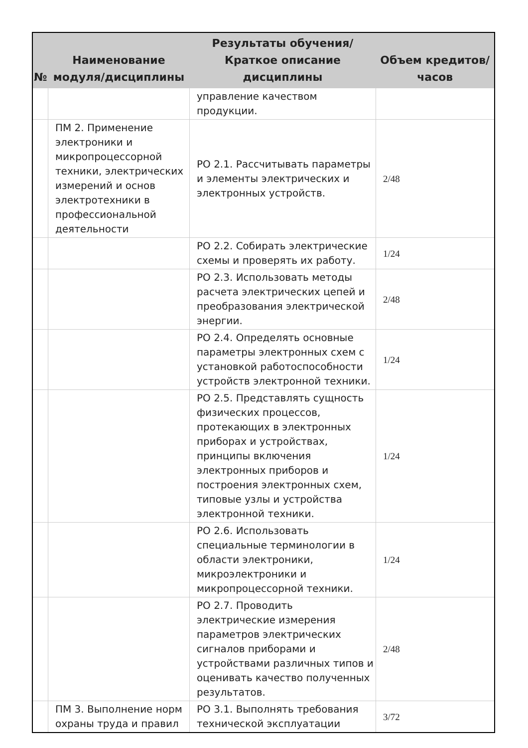| № | Наименование модуля/дисциплины | Результаты обучения/Краткое описание дисциплины | Объем кредитов/часов |
| --- | --- | --- | --- |
| | | управление качеством продукции. | |
| | ПМ 2. Применение электроники и микропроцессорной техники, электрических измерений и основ электротехники в профессиональной деятельности | РО 2.1. Рассчитывать параметры и элементы электрических и электронных устройств. | 2/48 |
| | | РО 2.2. Собирать электрические схемы и проверять их работу. | 1/24 |
| | | РО 2.3. Использовать методы расчета электрических цепей и преобразования электрической энергии. | 2/48 |
| | | РО 2.4. Определять основные параметры электронных схем с установкой работоспособности устройств электронной техники. | 1/24 |
| | | РО 2.5. Представлять сущность физических процессов, протекающих в электронных приборах и устройствах, принципы включения электронных приборов и построения электронных схем, типовые узлы и устройства электронной техники. | 1/24 |
| | | РО 2.6. Использовать специальные терминологии в области электроники, микроэлектроники и микропроцессорной техники. | 1/24 |
| | | РО 2.7. Проводить электрические измерения параметров электрических сигналов приборами и устройствами различных типов и оценивать качество полученных результатов. | 2/48 |
| | ПМ 3. Выполнение норм охраны труда и правил | РО 3.1. Выполнять требования технической эксплуатации | 3/72 |